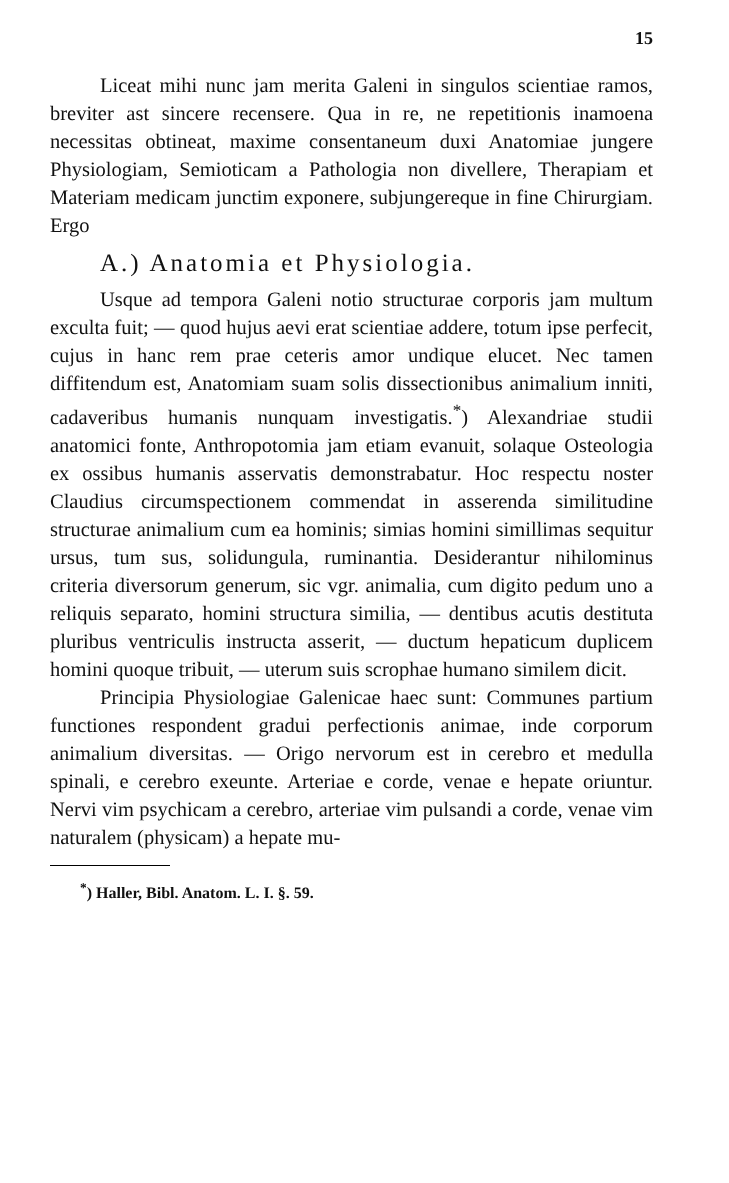15
Liceat mihi nunc jam merita Galeni in singulos scientiae ramos, breviter ast sincere recensere. Qua in re, ne repetitionis inamoena necessitas obtineat, maxime consentaneum duxi Anatomiae jungere Physiologiam, Semioticam a Pathologia non divellere, Therapiam et Materiam medicam junctim exponere, subjungereque in fine Chirurgiam. Ergo
A.) Anatomia et Physiologia.
Usque ad tempora Galeni notio structurae corporis jam multum exculta fuit; — quod hujus aevi erat scientiae addere, totum ipse perfecit, cujus in hanc rem prae ceteris amor undique elucet. Nec tamen diffitendum est, Anatomiam suam solis dissectionibus animalium inniti, cadaveribus humanis nunquam investigatis.<sup>*</sup>) Alexandriae studii anatomici fonte, Anthropotomia jam etiam evanuit, solaque Osteologia ex ossibus humanis asservatis demonstrabatur. Hoc respectu noster Claudius circumspectionem commendat in asserenda similitudine structurae animalium cum ea hominis; simias homini simillimas sequitur ursus, tum sus, solidungula, ruminantia. Desiderantur nihilominus criteria diversorum generum, sic vgr. animalia, cum digito pedum uno a reliquis separato, homini structura similia, — dentibus acutis destituta pluribus ventriculis instructa asserit, — ductum hepaticum duplicem homini quoque tribuit, — uterum suis scrophae humano similem dicit.
Principia Physiologiae Galenicae haec sunt: Communes partium functiones respondent gradui perfectionis animae, inde corporum animalium diversitas. — Origo nervorum est in cerebro et medulla spinali, e cerebro exeunte. Arteriae e corde, venae e hepate oriuntur. Nervi vim psychicam a cerebro, arteriae vim pulsandi a corde, venae vim naturalem (physicam) a hepate mu-
<sup>*</sup>) Haller, Bibl. Anatom. L. I. §. 59.